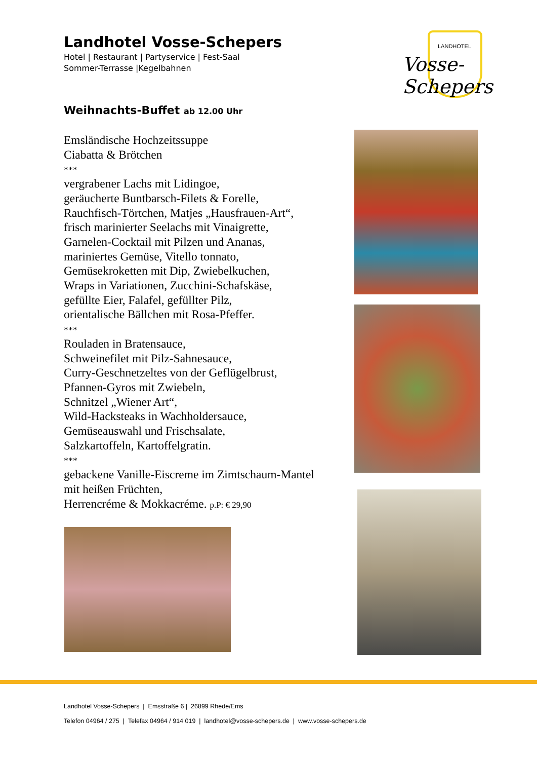Landhotel Vosse-Schepers
Hotel | Restaurant | Partyservice | Fest-Saal
Sommer-Terrasse |Kegelbahnen
LANDHOTEL
Vosse-Schepers
Weihnachts-Buffet ab 12.00 Uhr
Emsländische Hochzeitssuppe
Ciabatta & Brötchen
***
vergrabener Lachs mit Lidingoe,
geräucherte Buntbarsch-Filets & Forelle,
Rauchfisch-Törtchen, Matjes „Hausfrauen-Art“,
frisch marinierter Seelachs mit Vinaigrette,
Garnelen-Cocktail mit Pilzen und Ananas,
mariniertes Gemüse, Vitello tonnato,
Gemüsekroketten mit Dip, Zwiebelkuchen,
Wraps in Variationen, Zucchini-Schafskäse,
gefüllte Eier, Falafel, gefüllter Pilz,
orientalische Bällchen mit Rosa-Pfeffer.
***
Rouladen in Bratensauce,
Schweinefilet mit Pilz-Sahnesauce,
Curry-Geschnetzeltes von der Geflügelbrust,
Pfannen-Gyros mit Zwiebeln,
Schnitzel „Wiener Art“,
Wild-Hacksteaks in Wachholdersauce,
Gemüseauswahl und Frischsalate,
Salzkartoffeln, Kartoffelgratin.
***
gebackene Vanille-Eiscreme im Zimtschaum-Mantel
mit heißen Früchten,
Herrencréme & Mokkacréme. p.P: € 29,90
Landhotel Vosse-Schepers | Emsstraße 6 | 26899 Rhede/Ems
Telefon 04964 / 275 | Telefax 04964 / 914 019 | landhotel@vosse-schepers.de | www.vosse-schepers.de